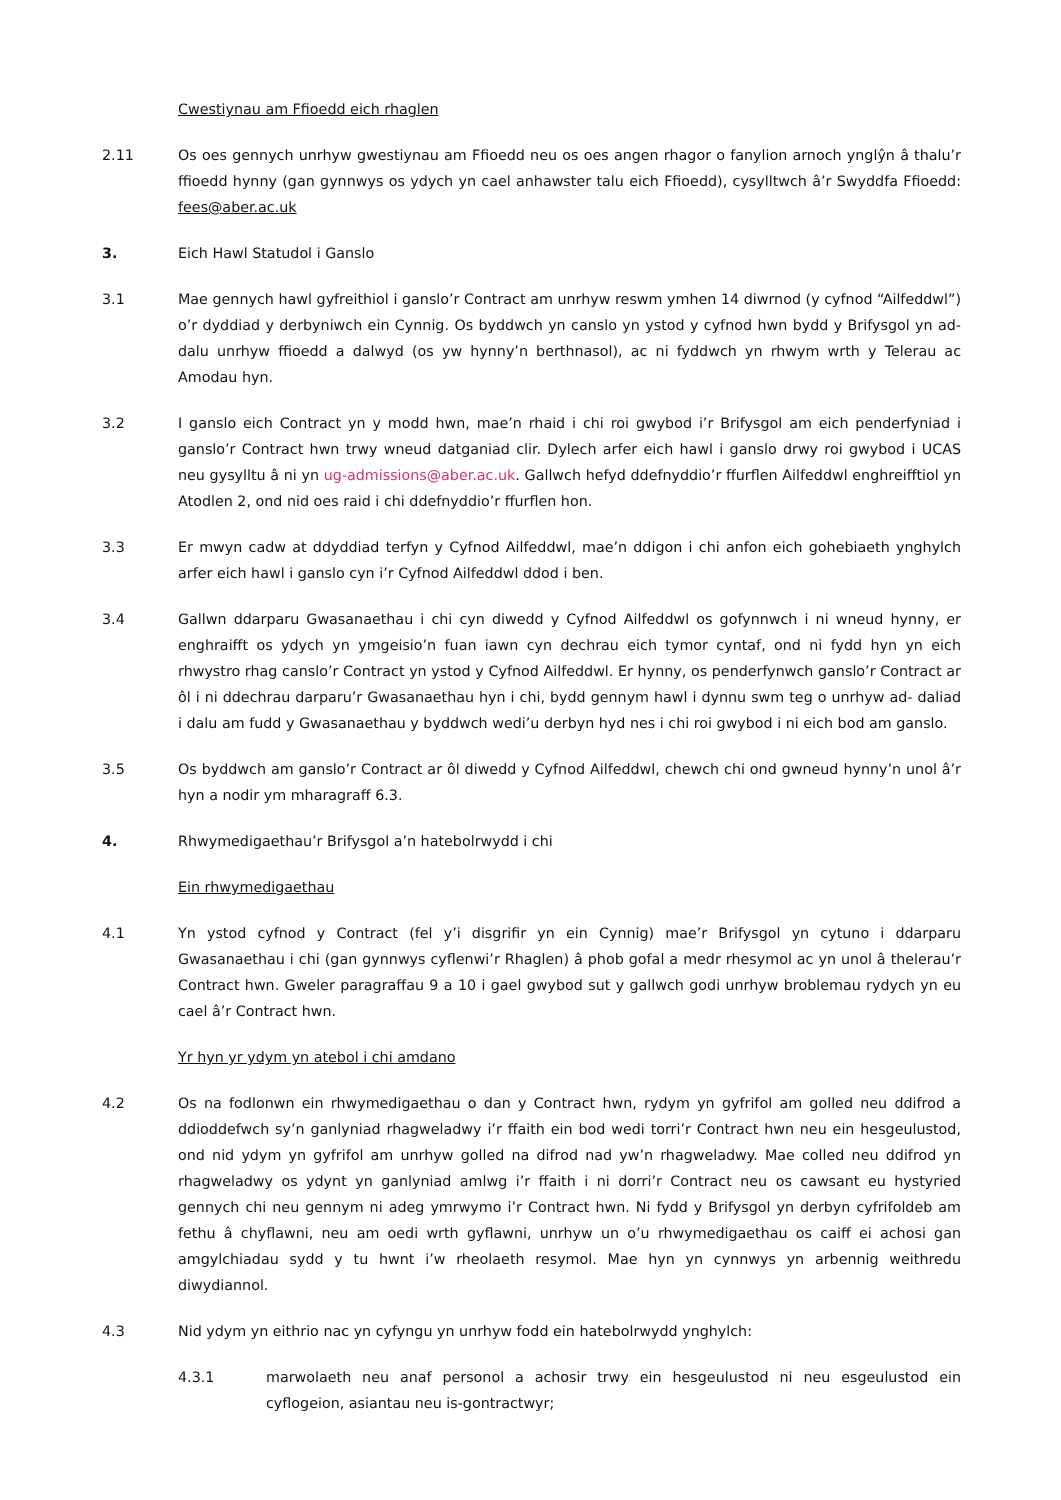Cwestiynau am Ffioedd eich rhaglen
2.11 Os oes gennych unrhyw gwestiynau am Ffioedd neu os oes angen rhagor o fanylion arnoch ynglŷn â thalu’r ffioedd hynny (gan gynnwys os ydych yn cael anhawster talu eich Ffioedd), cysylltwch â’r Swyddfa Ffioedd: fees@aber.ac.uk
3. Eich Hawl Statudol i Ganslo
3.1 Mae gennych hawl gyfreithiol i ganslo’r Contract am unrhyw reswm ymhen 14 diwrnod (y cyfnod “Ailfeddwl”) o’r dyddiad y derbyniwch ein Cynnig. Os byddwch yn canslo yn ystod y cyfnod hwn bydd y Brifysgol yn ad-dalu unrhyw ffioedd a dalwyd (os yw hynny’n berthnasol), ac ni fyddwch yn rhwym wrth y Telerau ac Amodau hyn.
3.2 I ganslo eich Contract yn y modd hwn, mae’n rhaid i chi roi gwybod i’r Brifysgol am eich penderfyniad i ganslo’r Contract hwn trwy wneud datganiad clir. Dylech arfer eich hawl i ganslo drwy roi gwybod i UCAS neu gysylltu â ni yn ug-admissions@aber.ac.uk. Gallwch hefyd ddefnyddio’r ffurflen Ailfeddwl enghreifftiol yn Atodlen 2, ond nid oes raid i chi ddefnyddio’r ffurflen hon.
3.3 Er mwyn cadw at ddyddiad terfyn y Cyfnod Ailfeddwl, mae’n ddigon i chi anfon eich gohebiaeth ynghylch arfer eich hawl i ganslo cyn i’r Cyfnod Ailfeddwl ddod i ben.
3.4 Gallwn ddarparu Gwasanaethau i chi cyn diwedd y Cyfnod Ailfeddwl os gofynnwch i ni wneud hynny, er enghraifft os ydych yn ymgeisio’n fuan iawn cyn dechrau eich tymor cyntaf, ond ni fydd hyn yn eich rhwystro rhag canslo’r Contract yn ystod y Cyfnod Ailfeddwl. Er hynny, os penderfynwch ganslo’r Contract ar ôl i ni ddechrau darparu’r Gwasanaethau hyn i chi, bydd gennym hawl i dynnu swm teg o unrhyw ad- daliad i dalu am fudd y Gwasanaethau y byddwch wedi’u derbyn hyd nes i chi roi gwybod i ni eich bod am ganslo.
3.5 Os byddwch am ganslo’r Contract ar ôl diwedd y Cyfnod Ailfeddwl, chewch chi ond gwneud hynny’n unol â’r hyn a nodir ym mharagraff 6.3.
4. Rhwymedigaethau’r Brifysgol a’n hatebolrwydd i chi
Ein rhwymedigaethau
4.1 Yn ystod cyfnod y Contract (fel y’i disgrifir yn ein Cynnig) mae’r Brifysgol yn cytuno i ddarparu Gwasanaethau i chi (gan gynnwys cyflenwi’r Rhaglen) â phob gofal a medr rhesymol ac yn unol â thelerau’r Contract hwn. Gweler paragraffau 9 a 10 i gael gwybod sut y gallwch godi unrhyw broblemau rydych yn eu cael â’r Contract hwn.
Yr hyn yr ydym yn atebol i chi amdano
4.2 Os na fodlonwn ein rhwymedigaethau o dan y Contract hwn, rydym yn gyfrifol am golled neu ddifrod a ddioddefwch sy’n ganlyniad rhagweladwy i’r ffaith ein bod wedi torri’r Contract hwn neu ein hesgeulustod, ond nid ydym yn gyfrifol am unrhyw golled na difrod nad yw’n rhagweladwy. Mae colled neu ddifrod yn rhagweladwy os ydynt yn ganlyniad amlwg i’r ffaith i ni dorri’r Contract neu os cawsant eu hystyried gennych chi neu gennym ni adeg ymrwymo i’r Contract hwn. Ni fydd y Brifysgol yn derbyn cyfrifoldeb am fethu â chyflawni, neu am oedi wrth gyflawni, unrhyw un o’u rhwymedigaethau os caiff ei achosi gan amgylchiadau sydd y tu hwnt i’w rheolaeth resymol. Mae hyn yn cynnwys yn arbennig weithredu diwydiannol.
4.3 Nid ydym yn eithrio nac yn cyfyngu yn unrhyw fodd ein hatebolrwydd ynghylch:
4.3.1 marwolaeth neu anaf personol a achosir trwy ein hesgeulustod ni neu esgeulustod ein cyflogeion, asiantau neu is-gontractwyr;